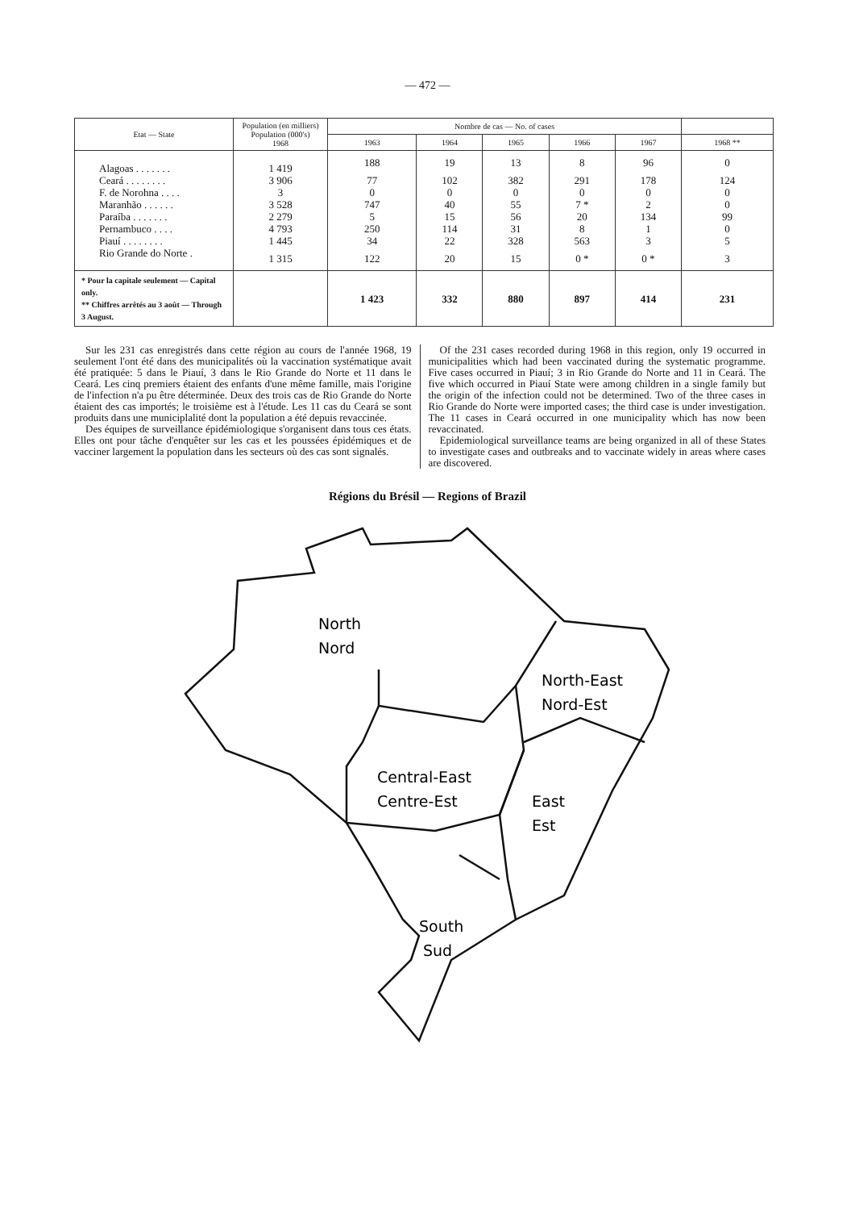— 472 —
| Etat — State | Population (en milliers) Population (000's) 1968 | Nombre de cas — No. of cases | | | | | |
| --- | --- | --- | --- | --- | --- | --- | --- |
| | | 1963 | 1964 | 1965 | 1966 | 1967 | 1968 ** |
| Alagoas . . . . . . . | 1 419 | 188 | 19 | 13 | 8 | 96 | 0 |
| Ceará . . . . . . . . | 3 906 | 77 | 102 | 382 | 291 | 178 | 124 |
| F. de Norohna . . . . | 3 | 0 | 0 | 0 | 0 | 0 | 0 |
| Maranhão . . . . . . | 3 528 | 747 | 40 | 55 | 7 * | 2 | 0 |
| Paraíba . . . . . . . | 2 279 | 5 | 15 | 56 | 20 | 134 | 99 |
| Pernambuco . . . . | 4 793 | 250 | 114 | 31 | 8 | 1 | 0 |
| Piauí . . . . . . . . | 1 445 | 34 | 22 | 328 | 563 | 3 | 5 |
| Rio Grande do Norte . | 1 315 | 122 | 20 | 15 | 0 * | 0 * | 3 |
| * Pour la capitale seulement — Capital only. ** Chiffres arrêtés au 3 août — Through 3 August. | | 1 423 | 332 | 880 | 897 | 414 | 231 |
Sur les 231 cas enregistrés dans cette région au cours de l'année 1968, 19 seulement l'ont été dans des municipalités où la vaccination systématique avait été pratiquée: 5 dans le Piauí, 3 dans le Rio Grande do Norte et 11 dans le Ceará. Les cinq premiers étaient des enfants d'une même famille, mais l'origine de l'infection n'a pu être déterminée. Deux des trois cas de Rio Grande do Norte étaient des cas importés; le troisième est à l'étude. Les 11 cas du Ceará se sont produits dans une municiplalité dont la population a été depuis revaccinée.
Des équipes de surveillance épidémiologique s'organisent dans tous ces états. Elles ont pour tâche d'enquêter sur les cas et les poussées épidémiques et de vacciner largement la population dans les secteurs où des cas sont signalés.
Of the 231 cases recorded during 1968 in this region, only 19 occurred in municipalities which had been vaccinated during the systematic programme. Five cases occurred in Piauí; 3 in Rio Grande do Norte and 11 in Ceará. The five which occurred in Piauí State were among children in a single family but the origin of the infection could not be determined. Two of the three cases in Rio Grande do Norte were imported cases; the third case is under investigation. The 11 cases in Ceará occurred in one municipality which has now been revaccinated.
Epidemiological surveillance teams are being organized in all of these States to investigate cases and outbreaks and to vaccinate widely in areas where cases are discovered.
Régions du Brésil — Regions of Brazil
North
Nord
North-East
Nord-Est
Central-East
Centre-Est
East
Est
South
Sud